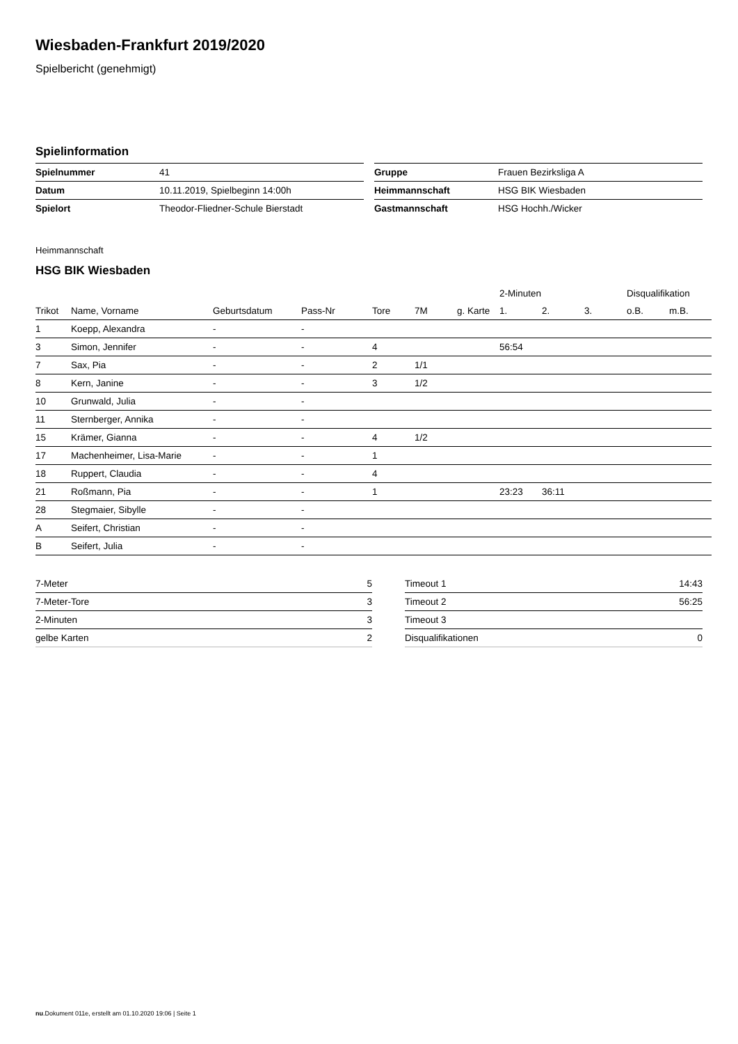Wiesbaden-Frankfurt 2019/2020
Spielbericht (genehmigt)
Spielinformation
| Spielnummer | 41 |
| Datum | 10.11.2019, Spielbeginn 14:00h |
| Spielort | Theodor-Fliedner-Schule Bierstadt |
| Gruppe | Frauen Bezirksliga A |
| Heimmannschaft | HSG BIK Wiesbaden |
| Gastmannschaft | HSG Hochh./Wicker |
Heimmannschaft
HSG BIK Wiesbaden
| | | | | | | | 2-Minuten | | | Disqualifikation | |
| --- | --- | --- | --- | --- | --- | --- | --- | --- | --- | --- | --- |
| Trikot | Name, Vorname | Geburtsdatum | Pass-Nr | Tore | 7M | g. Karte | 1. | 2. | 3. | o.B. | m.B. |
| 1 | Koepp, Alexandra | - | - | | | | | | | | |
| 3 | Simon, Jennifer | - | - | 4 | | | 56:54 | | | | |
| 7 | Sax, Pia | - | - | 2 | 1/1 | | | | | | |
| 8 | Kern, Janine | - | - | 3 | 1/2 | | | | | | |
| 10 | Grunwald, Julia | - | - | | | | | | | | |
| 11 | Sternberger, Annika | - | - | | | | | | | | |
| 15 | Krämer, Gianna | - | - | 4 | 1/2 | | | | | | |
| 17 | Machenheimer, Lisa-Marie | - | - | 1 | | | | | | | |
| 18 | Ruppert, Claudia | - | - | 4 | | | | | | | |
| 21 | Roßmann, Pia | - | - | 1 | | | 23:23 | 36:11 | | | |
| 28 | Stegmaier, Sibylle | - | - | | | | | | | | |
| A | Seifert, Christian | - | - | | | | | | | | |
| B | Seifert, Julia | - | - | | | | | | | | |
| 7-Meter | 5 |
| 7-Meter-Tore | 3 |
| 2-Minuten | 3 |
| gelbe Karten | 2 |
| Timeout 1 | 14:43 |
| Timeout 2 | 56:25 |
| Timeout 3 | |
| Disqualifikationen | 0 |
nu.Dokument 011e, erstellt am 01.10.2020 19:06 | Seite 1